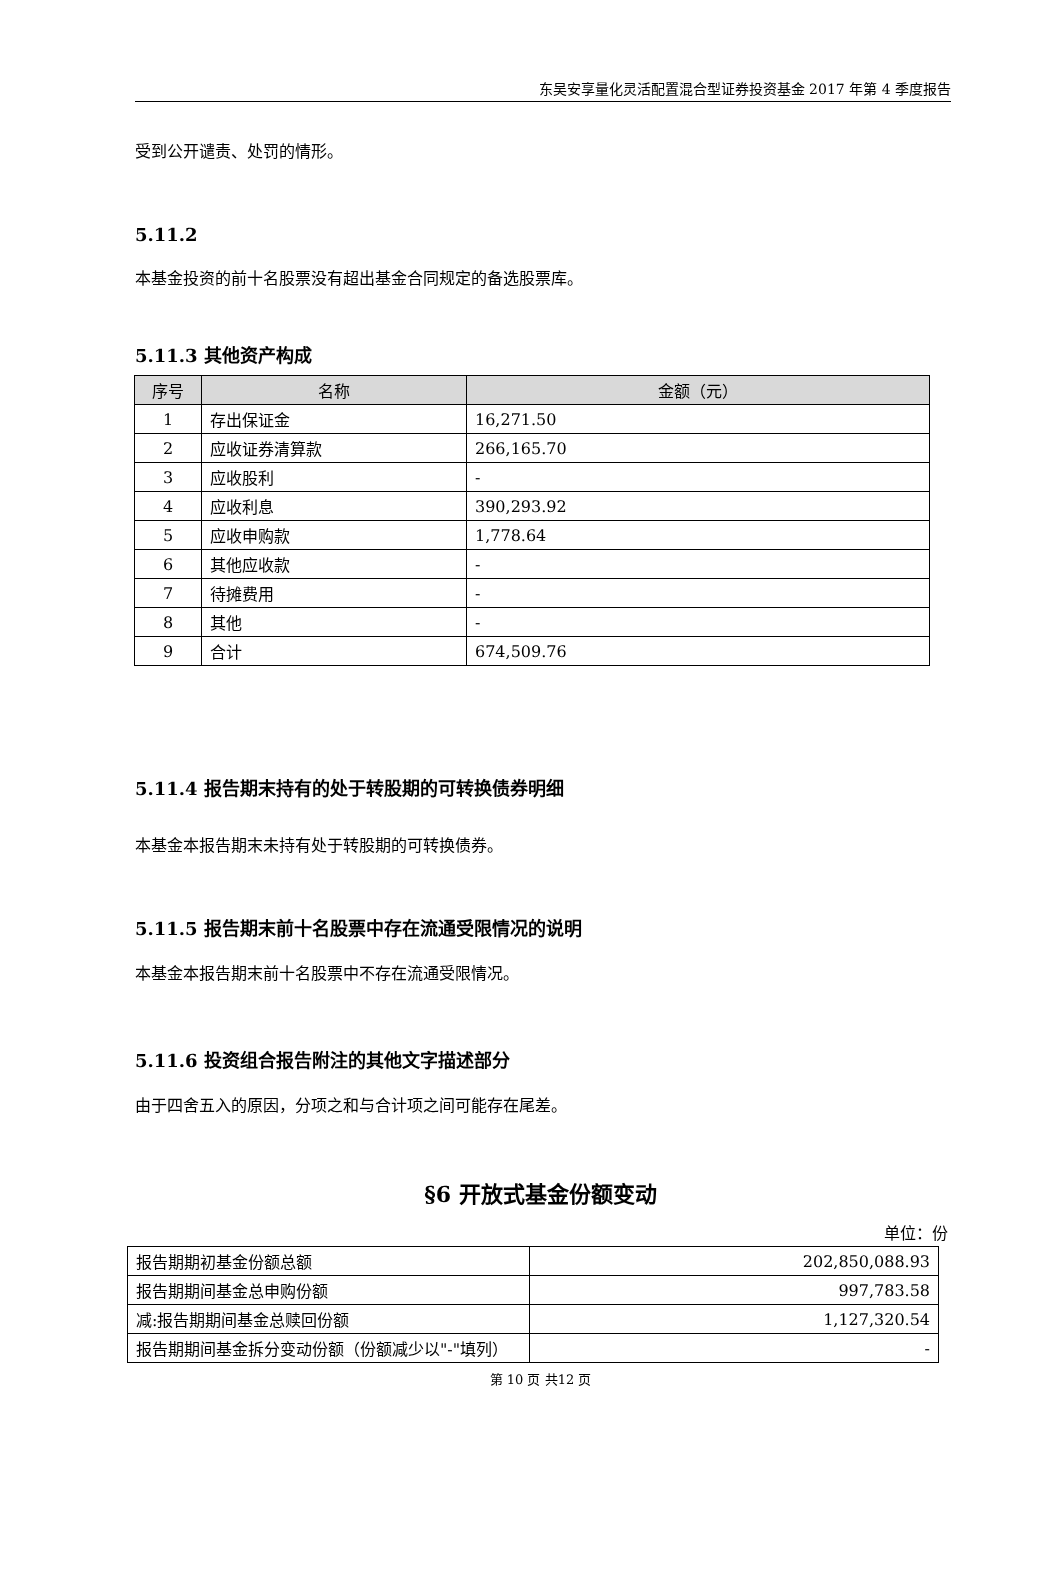东吴安享量化灵活配置混合型证券投资基金 2017 年第 4 季度报告
受到公开谴责、处罚的情形。
5.11.2
本基金投资的前十名股票没有超出基金合同规定的备选股票库。
5.11.3 其他资产构成
| 序号 | 名称 | 金额（元） |
| --- | --- | --- |
| 1 | 存出保证金 | 16,271.50 |
| 2 | 应收证券清算款 | 266,165.70 |
| 3 | 应收股利 | - |
| 4 | 应收利息 | 390,293.92 |
| 5 | 应收申购款 | 1,778.64 |
| 6 | 其他应收款 | - |
| 7 | 待摊费用 | - |
| 8 | 其他 | - |
| 9 | 合计 | 674,509.76 |
5.11.4 报告期末持有的处于转股期的可转换债券明细
本基金本报告期末未持有处于转股期的可转换债券。
5.11.5 报告期末前十名股票中存在流通受限情况的说明
本基金本报告期末前十名股票中不存在流通受限情况。
5.11.6 投资组合报告附注的其他文字描述部分
由于四舍五入的原因，分项之和与合计项之间可能存在尾差。
§6 开放式基金份额变动
单位：份
| 报告期期初基金份额总额 | 202,850,088.93 |
| 报告期期间基金总申购份额 | 997,783.58 |
| 减:报告期期间基金总赎回份额 | 1,127,320.54 |
| 报告期期间基金拆分变动份额（份额减少以"-"填列） | - |
第 10 页 共12 页